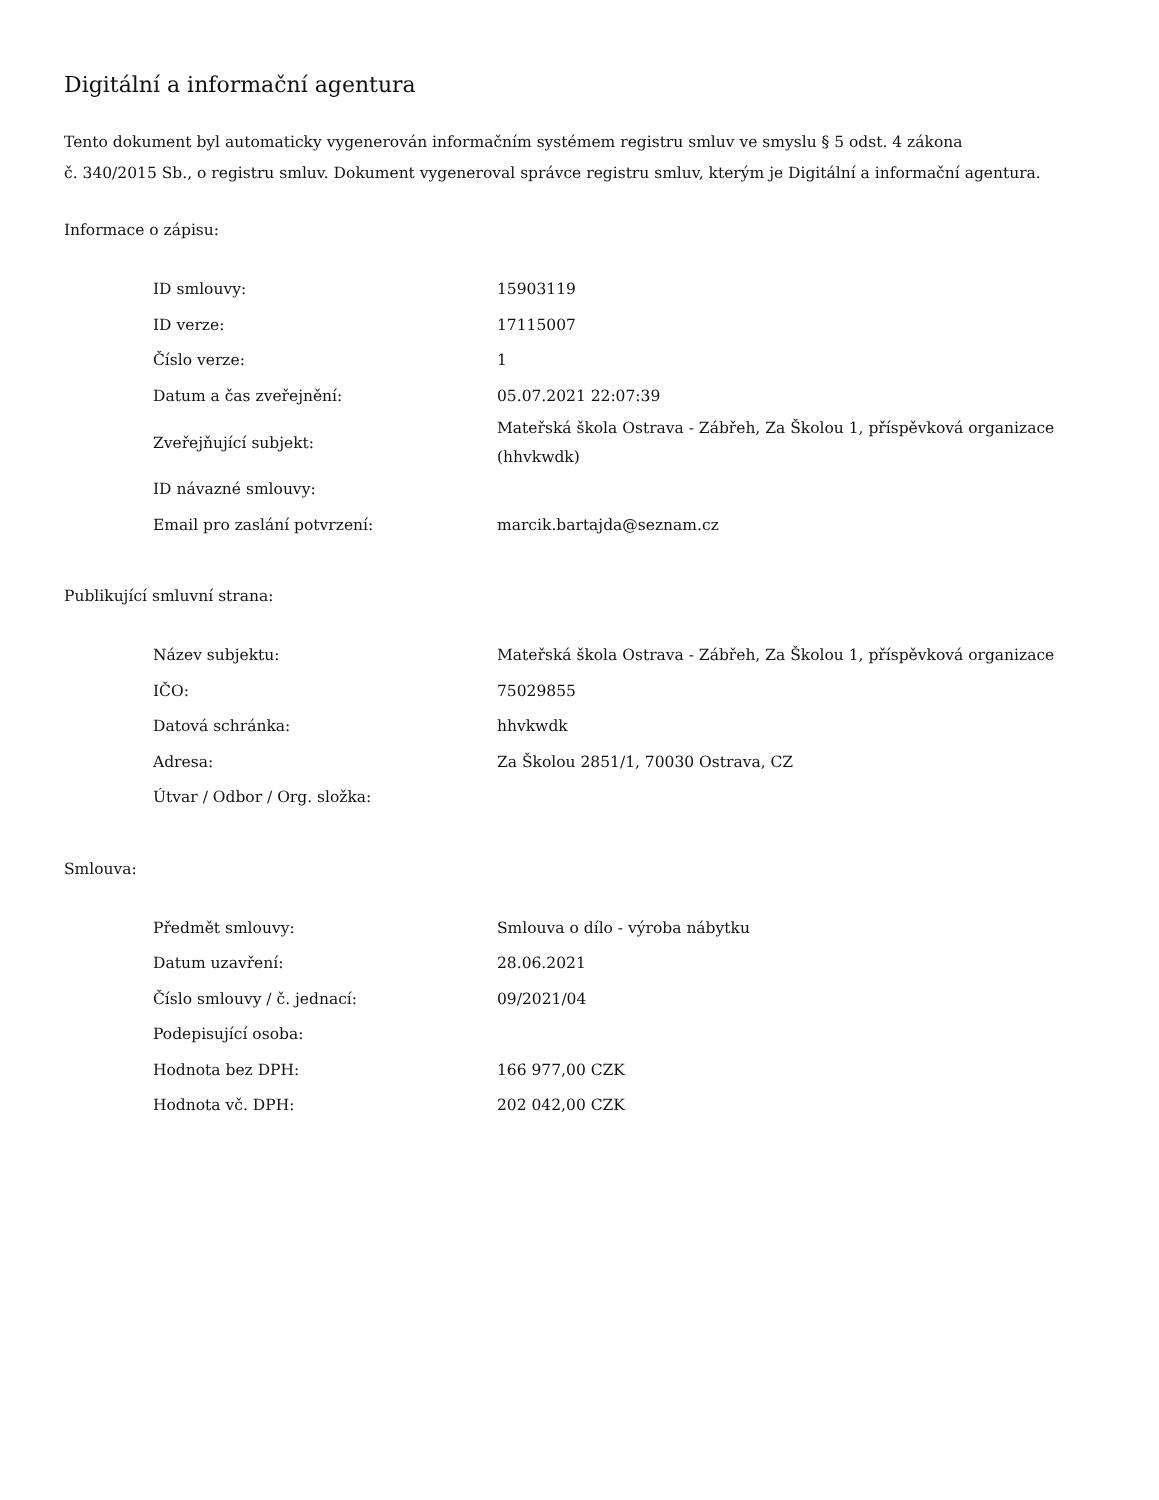Digitální a informační agentura
Tento dokument byl automaticky vygenerován informačním systémem registru smluv ve smyslu § 5 odst. 4 zákona
č. 340/2015 Sb., o registru smluv. Dokument vygeneroval správce registru smluv, kterým je Digitální a informační agentura.
Informace o zápisu:
| ID smlouvy: | 15903119 |
| ID verze: | 17115007 |
| Číslo verze: | 1 |
| Datum a čas zveřejnění: | 05.07.2021 22:07:39 |
| Zveřejňující subjekt: | Mateřská škola Ostrava - Zábřeh, Za Školou 1, příspěvková organizace (hhvkwdk) |
| ID návazné smlouvy: | |
| Email pro zaslání potvrzení: | marcik.bartajda@seznam.cz |
Publikující smluvní strana:
| Název subjektu: | Mateřská škola Ostrava - Zábřeh, Za Školou 1, příspěvková organizace |
| IČO: | 75029855 |
| Datová schránka: | hhvkwdk |
| Adresa: | Za Školou 2851/1, 70030 Ostrava, CZ |
| Útvar / Odbor / Org. složka: | |
Smlouva:
| Předmět smlouvy: | Smlouva o dílo - výroba nábytku |
| Datum uzavření: | 28.06.2021 |
| Číslo smlouvy / č. jednací: | 09/2021/04 |
| Podepisující osoba: | |
| Hodnota bez DPH: | 166 977,00 CZK |
| Hodnota vč. DPH: | 202 042,00 CZK |